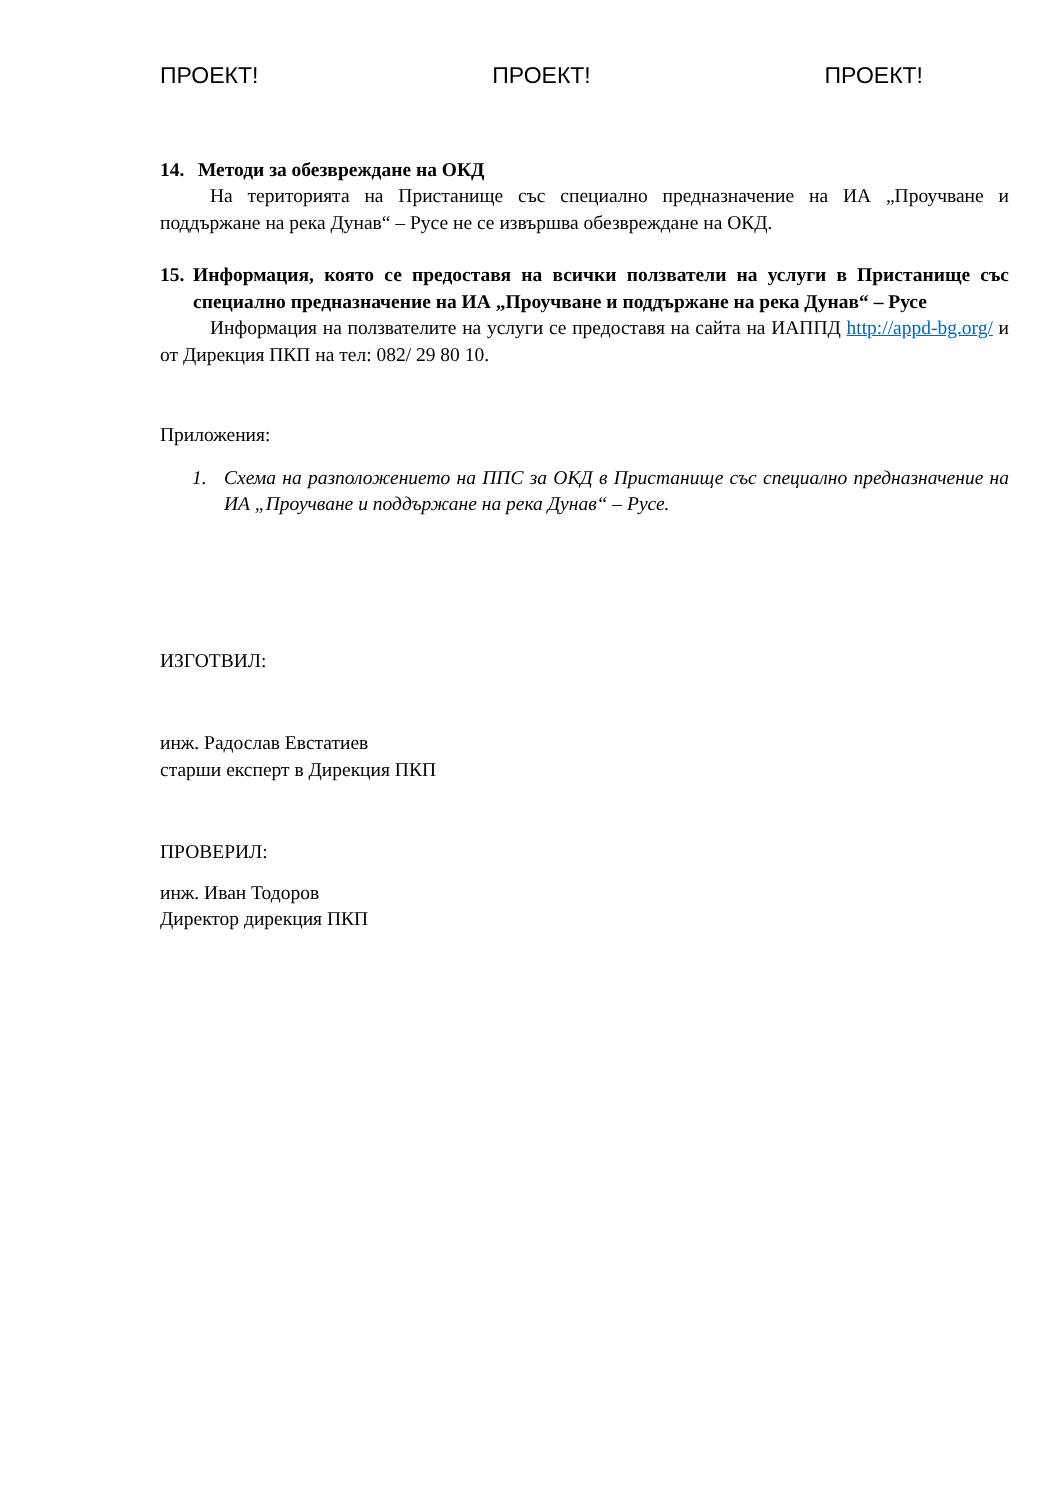ПРОЕКТ! ПРОЕКТ! ПРОЕКТ!
14. Методи за обезвреждане на ОКД
На територията на Пристанище със специално предназначение на ИА „Проучване и поддържане на река Дунав“ – Русе не се извършва обезвреждане на ОКД.
15. Информация, която се предоставя на всички ползватели на услуги в Пристанище със специално предназначение на ИА „Проучване и поддържане на река Дунав“ – Русе
Информация на ползвателите на услуги се предоставя на сайта на ИАППД http://appd-bg.org/ и от Дирекция ПКП на тел: 082/ 29 80 10.
Приложения:
1. Схема на разположението на ППС за ОКД в Пристанище със специално предназначение на ИА „Проучване и поддържане на река Дунав“ – Русе.
ИЗГОТВИЛ:
инж. Радослав Евстатиев
старши експерт в Дирекция ПКП
ПРОВЕРИЛ:
инж. Иван Тодоров
Директор дирекция ПКП